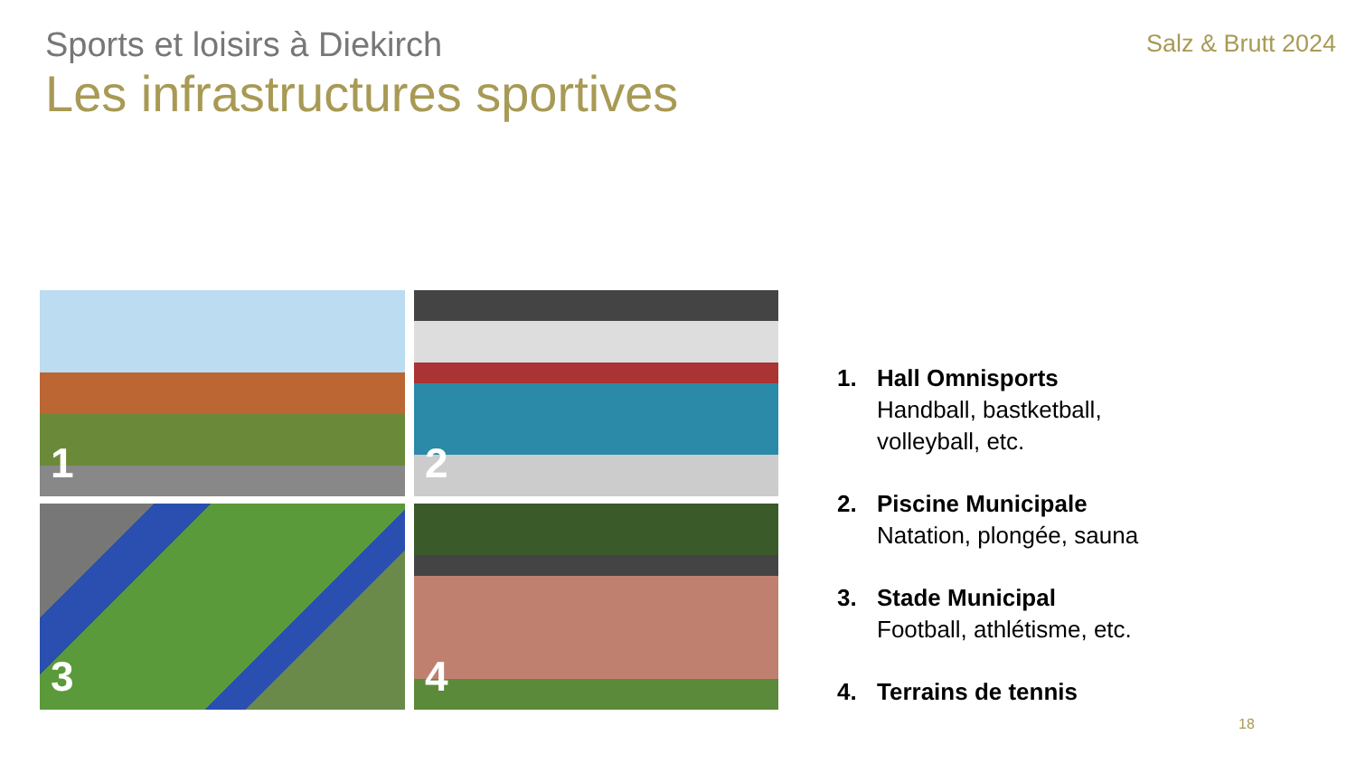Sports et loisirs à Diekirch
Salz & Brutt 2024
Les infrastructures sportives
1
2
3
4
1. Hall Omnisports
Handball, bastketball,
volleyball, etc.
2. Piscine Municipale
Natation, plongée, sauna
3. Stade Municipal
Football, athlétisme, etc.
4. Terrains de tennis
18